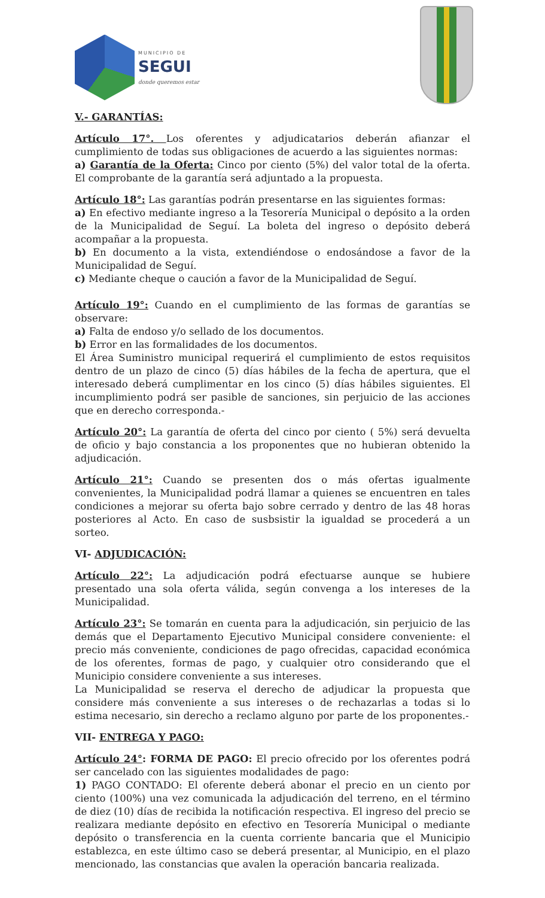MUNICIPIO DE
SEGUI
donde queremos estar
V.- GARANTÍAS:
Artículo 17°. Los oferentes y adjudicatarios deberán afianzar el cumplimiento de todas sus obligaciones de acuerdo a las siguientes normas:
a) Garantía de la Oferta: Cinco por ciento (5%) del valor total de la oferta. El comprobante de la garantía será adjuntado a la propuesta.
Artículo 18°: Las garantías podrán presentarse en las siguientes formas:
a) En efectivo mediante ingreso a la Tesorería Municipal o depósito a la orden de la Municipalidad de Seguí. La boleta del ingreso o depósito deberá acompañar a la propuesta.
b) En documento a la vista, extendiéndose o endosándose a favor de la Municipalidad de Seguí.
c) Mediante cheque o caución a favor de la Municipalidad de Seguí.
Artículo 19°: Cuando en el cumplimiento de las formas de garantías se observare:
a) Falta de endoso y/o sellado de los documentos.
b) Error en las formalidades de los documentos.
El Área Suministro municipal requerirá el cumplimiento de estos requisitos dentro de un plazo de cinco (5) días hábiles de la fecha de apertura, que el interesado deberá cumplimentar en los cinco (5) días hábiles siguientes. El incumplimiento podrá ser pasible de sanciones, sin perjuicio de las acciones que en derecho corresponda.-
Artículo 20°: La garantía de oferta del cinco por ciento ( 5%) será devuelta de oficio y bajo constancia a los proponentes que no hubieran obtenido la adjudicación.
Artículo 21°: Cuando se presenten dos o más ofertas igualmente convenientes, la Municipalidad podrá llamar a quienes se encuentren en tales condiciones a mejorar su oferta bajo sobre cerrado y dentro de las 48 horas posteriores al Acto. En caso de susbsistir la igualdad se procederá a un sorteo.
VI- ADJUDICACIÓN:
Artículo 22°: La adjudicación podrá efectuarse aunque se hubiere presentado una sola oferta válida, según convenga a los intereses de la Municipalidad.
Artículo 23°: Se tomarán en cuenta para la adjudicación, sin perjuicio de las demás que el Departamento Ejecutivo Municipal considere conveniente: el precio más conveniente, condiciones de pago ofrecidas, capacidad económica de los oferentes, formas de pago, y cualquier otro considerando que el Municipio considere conveniente a sus intereses.
La Municipalidad se reserva el derecho de adjudicar la propuesta que considere más conveniente a sus intereses o de rechazarlas a todas si lo estima necesario, sin derecho a reclamo alguno por parte de los proponentes.-
VII- ENTREGA Y PAGO:
Artículo 24°: FORMA DE PAGO: El precio ofrecido por los oferentes podrá ser cancelado con las siguientes modalidades de pago:
1) PAGO CONTADO: El oferente deberá abonar el precio en un ciento por ciento (100%) una vez comunicada la adjudicación del terreno, en el término de diez (10) días de recibida la notificación respectiva. El ingreso del precio se realizara mediante depósito en efectivo en Tesorería Municipal o mediante depósito o transferencia en la cuenta corriente bancaria que el Municipio establezca, en este último caso se deberá presentar, al Municipio, en el plazo mencionado, las constancias que avalen la operación bancaria realizada.